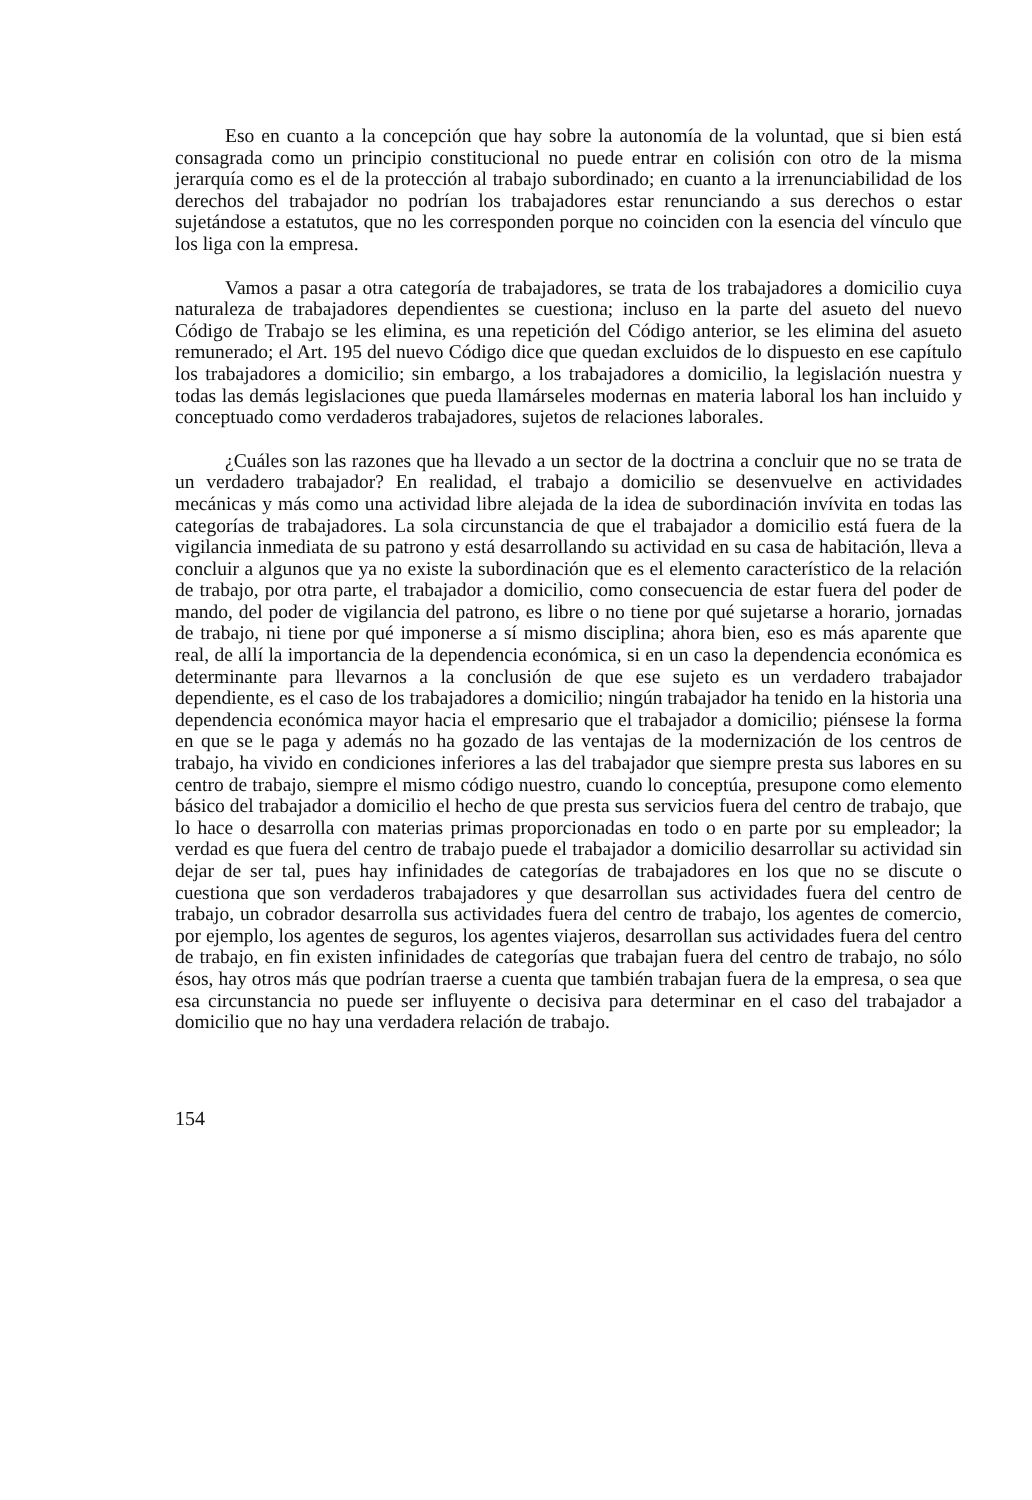Eso en cuanto a la concepción que hay sobre la autonomía de la voluntad, que si bien está consagrada como un principio constitucional no puede entrar en colisión con otro de la misma jerarquía como es el de la protección al trabajo subordinado; en cuanto a la irrenunciabilidad de los derechos del trabajador no podrían los trabajadores estar renunciando a sus derechos o estar sujetándose a estatutos, que no les corresponden porque no coinciden con la esencia del vínculo que los liga con la empresa.
Vamos a pasar a otra categoría de trabajadores, se trata de los trabajadores a domicilio cuya naturaleza de trabajadores dependientes se cuestiona; incluso en la parte del asueto del nuevo Código de Trabajo se les elimina, es una repetición del Código anterior, se les elimina del asueto remunerado; el Art. 195 del nuevo Código dice que quedan excluidos de lo dispuesto en ese capítulo los trabajadores a domicilio; sin embargo, a los trabajadores a domicilio, la legislación nuestra y todas las demás legislaciones que pueda llamárseles modernas en materia laboral los han incluido y conceptuado como verdaderos trabajadores, sujetos de relaciones laborales.
¿Cuáles son las razones que ha llevado a un sector de la doctrina a concluir que no se trata de un verdadero trabajador? En realidad, el trabajo a domicilio se desenvuelve en actividades mecánicas y más como una actividad libre alejada de la idea de subordinación invívita en todas las categorías de trabajadores. La sola circunstancia de que el trabajador a domicilio está fuera de la vigilancia inmediata de su patrono y está desarrollando su actividad en su casa de habitación, lleva a concluir a algunos que ya no existe la subordinación que es el elemento característico de la relación de trabajo, por otra parte, el trabajador a domicilio, como consecuencia de estar fuera del poder de mando, del poder de vigilancia del patrono, es libre o no tiene por qué sujetarse a horario, jornadas de trabajo, ni tiene por qué imponerse a sí mismo disciplina; ahora bien, eso es más aparente que real, de allí la importancia de la dependencia económica, si en un caso la dependencia económica es determinante para llevarnos a la conclusión de que ese sujeto es un verdadero trabajador dependiente, es el caso de los trabajadores a domicilio; ningún trabajador ha tenido en la historia una dependencia económica mayor hacia el empresario que el trabajador a domicilio; piénsese la forma en que se le paga y además no ha gozado de las ventajas de la modernización de los centros de trabajo, ha vivido en condiciones inferiores a las del trabajador que siempre presta sus labores en su centro de trabajo, siempre el mismo código nuestro, cuando lo conceptúa, presupone como elemento básico del trabajador a domicilio el hecho de que presta sus servicios fuera del centro de trabajo, que lo hace o desarrolla con materias primas proporcionadas en todo o en parte por su empleador; la verdad es que fuera del centro de trabajo puede el trabajador a domicilio desarrollar su actividad sin dejar de ser tal, pues hay infinidades de categorías de trabajadores en los que no se discute o cuestiona que son verdaderos trabajadores y que desarrollan sus actividades fuera del centro de trabajo, un cobrador desarrolla sus actividades fuera del centro de trabajo, los agentes de comercio, por ejemplo, los agentes de seguros, los agentes viajeros, desarrollan sus actividades fuera del centro de trabajo, en fin existen infinidades de categorías que trabajan fuera del centro de trabajo, no sólo ésos, hay otros más que podrían traerse a cuenta que también trabajan fuera de la empresa, o sea que esa circunstancia no puede ser influyente o decisiva para determinar en el caso del trabajador a domicilio que no hay una verdadera relación de trabajo.
154